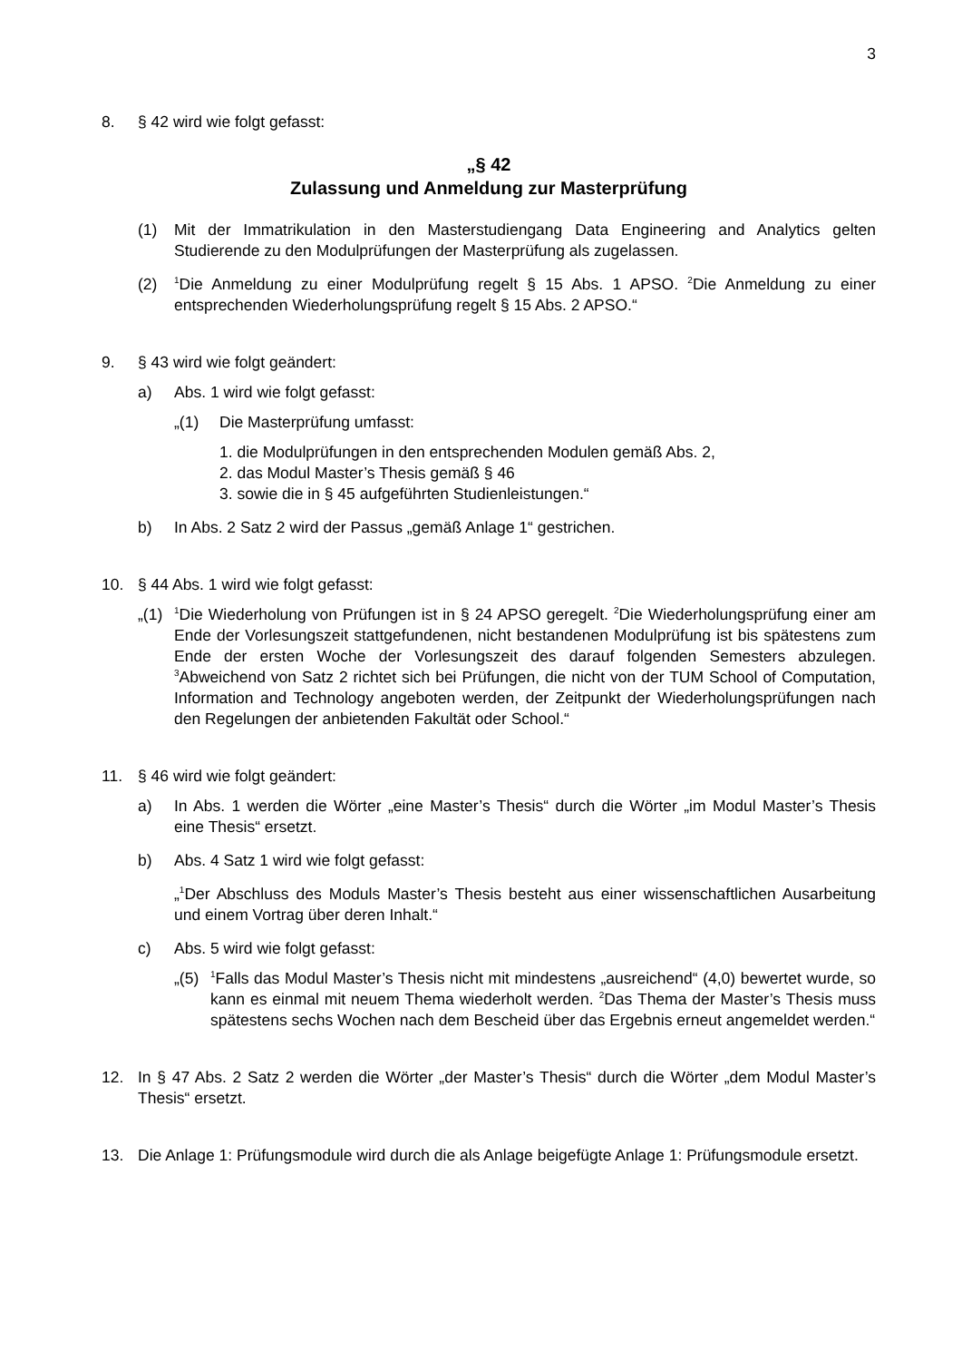3
8. § 42 wird wie folgt gefasst:
„§ 42
Zulassung und Anmeldung zur Masterprüfung
(1) Mit der Immatrikulation in den Masterstudiengang Data Engineering and Analytics gelten Studierende zu den Modulprüfungen der Masterprüfung als zugelassen.
(2)
<sup>1</sup> Die Anmeldung zu einer Modulprüfung regelt § 15 Abs. 1 APSO. <sup>2</sup>Die Anmeldung zu einer entsprechenden Wiederholungsprüfung regelt § 15 Abs. 2 APSO.“
9. § 43 wird wie folgt geändert:
a) Abs. 1 wird wie folgt gefasst:
„(1) Die Masterprüfung umfasst:
1. die Modulprüfungen in den entsprechenden Modulen gemäß Abs. 2,
2. das Modul Master’s Thesis gemäß § 46
3. sowie die in § 45 aufgeführten Studienleistungen.“
b) In Abs. 2 Satz 2 wird der Passus „gemäß Anlage 1“ gestrichen.
10. § 44 Abs. 1 wird wie folgt gefasst:
„(1)
<sup>1</sup> Die Wiederholung von Prüfungen ist in § 24 APSO geregelt. <sup>2</sup>Die Wiederholungsprüfung einer am Ende der Vorlesungszeit stattgefundenen, nicht bestandenen Modulprüfung ist bis spätestens zum Ende der ersten Woche der Vorlesungszeit des darauf folgenden Semesters abzulegen. <sup>3</sup>Abweichend von Satz 2 richtet sich bei Prüfungen, die nicht von der TUM School of Computation, Information and Technology angeboten werden, der Zeitpunkt der Wiederholungsprüfungen nach den Regelungen der anbietenden Fakultät oder School.“
11. § 46 wird wie folgt geändert:
a) In Abs. 1 werden die Wörter „eine Master’s Thesis“ durch die Wörter „im Modul Master’s Thesis eine Thesis“ ersetzt.
b) Abs. 4 Satz 1 wird wie folgt gefasst:
„<sup>1</sup>Der Abschluss des Moduls Master’s Thesis besteht aus einer wissenschaftlichen Ausarbeitung und einem Vortrag über deren Inhalt.“
c) Abs. 5 wird wie folgt gefasst:
„(5)
<sup>1</sup> Falls das Modul Master’s Thesis nicht mit mindestens „ausreichend“ (4,0) bewertet wurde, so kann es einmal mit neuem Thema wiederholt werden. <sup>2</sup>Das Thema der Master’s Thesis muss spätestens sechs Wochen nach dem Bescheid über das Ergebnis erneut angemeldet werden.“
12. In § 47 Abs. 2 Satz 2 werden die Wörter „der Master’s Thesis“ durch die Wörter „dem Modul Master’s Thesis“ ersetzt.
13. Die Anlage 1: Prüfungsmodule wird durch die als Anlage beigefügte Anlage 1: Prüfungsmodule ersetzt.